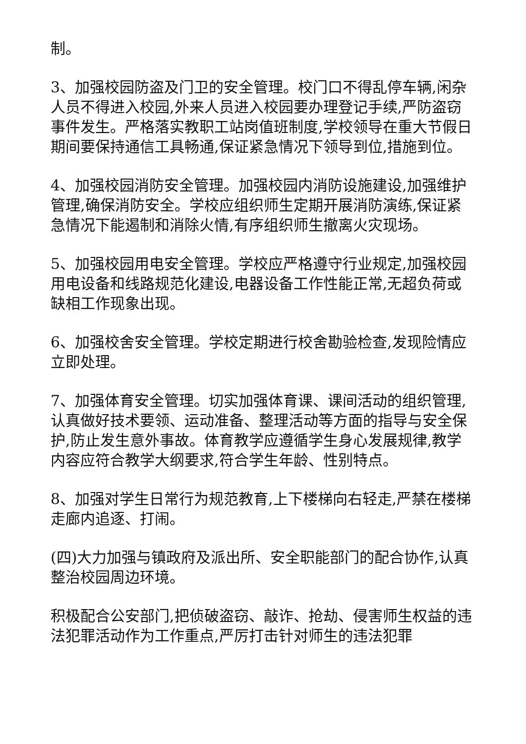制。
3、加强校园防盗及门卫的安全管理。校门口不得乱停车辆,闲杂人员不得进入校园,外来人员进入校园要办理登记手续,严防盗窃事件发生。严格落实教职工站岗值班制度,学校领导在重大节假日期间要保持通信工具畅通,保证紧急情况下领导到位,措施到位。
4、加强校园消防安全管理。加强校园内消防设施建设,加强维护管理,确保消防安全。学校应组织师生定期开展消防演练,保证紧急情况下能遏制和消除火情,有序组织师生撤离火灾现场。
5、加强校园用电安全管理。学校应严格遵守行业规定,加强校园用电设备和线路规范化建设,电器设备工作性能正常,无超负荷或缺相工作现象出现。
6、加强校舍安全管理。学校定期进行校舍勘验检查,发现险情应立即处理。
7、加强体育安全管理。切实加强体育课、课间活动的组织管理,认真做好技术要领、运动准备、整理活动等方面的指导与安全保护,防止发生意外事故。体育教学应遵循学生身心发展规律,教学内容应符合教学大纲要求,符合学生年龄、性别特点。
8、加强对学生日常行为规范教育,上下楼梯向右轻走,严禁在楼梯走廊内追逐、打闹。
(四)大力加强与镇政府及派出所、安全职能部门的配合协作,认真整治校园周边环境。
积极配合公安部门,把侦破盗窃、敲诈、抢劫、侵害师生权益的违法犯罪活动作为工作重点,严厉打击针对师生的违法犯罪